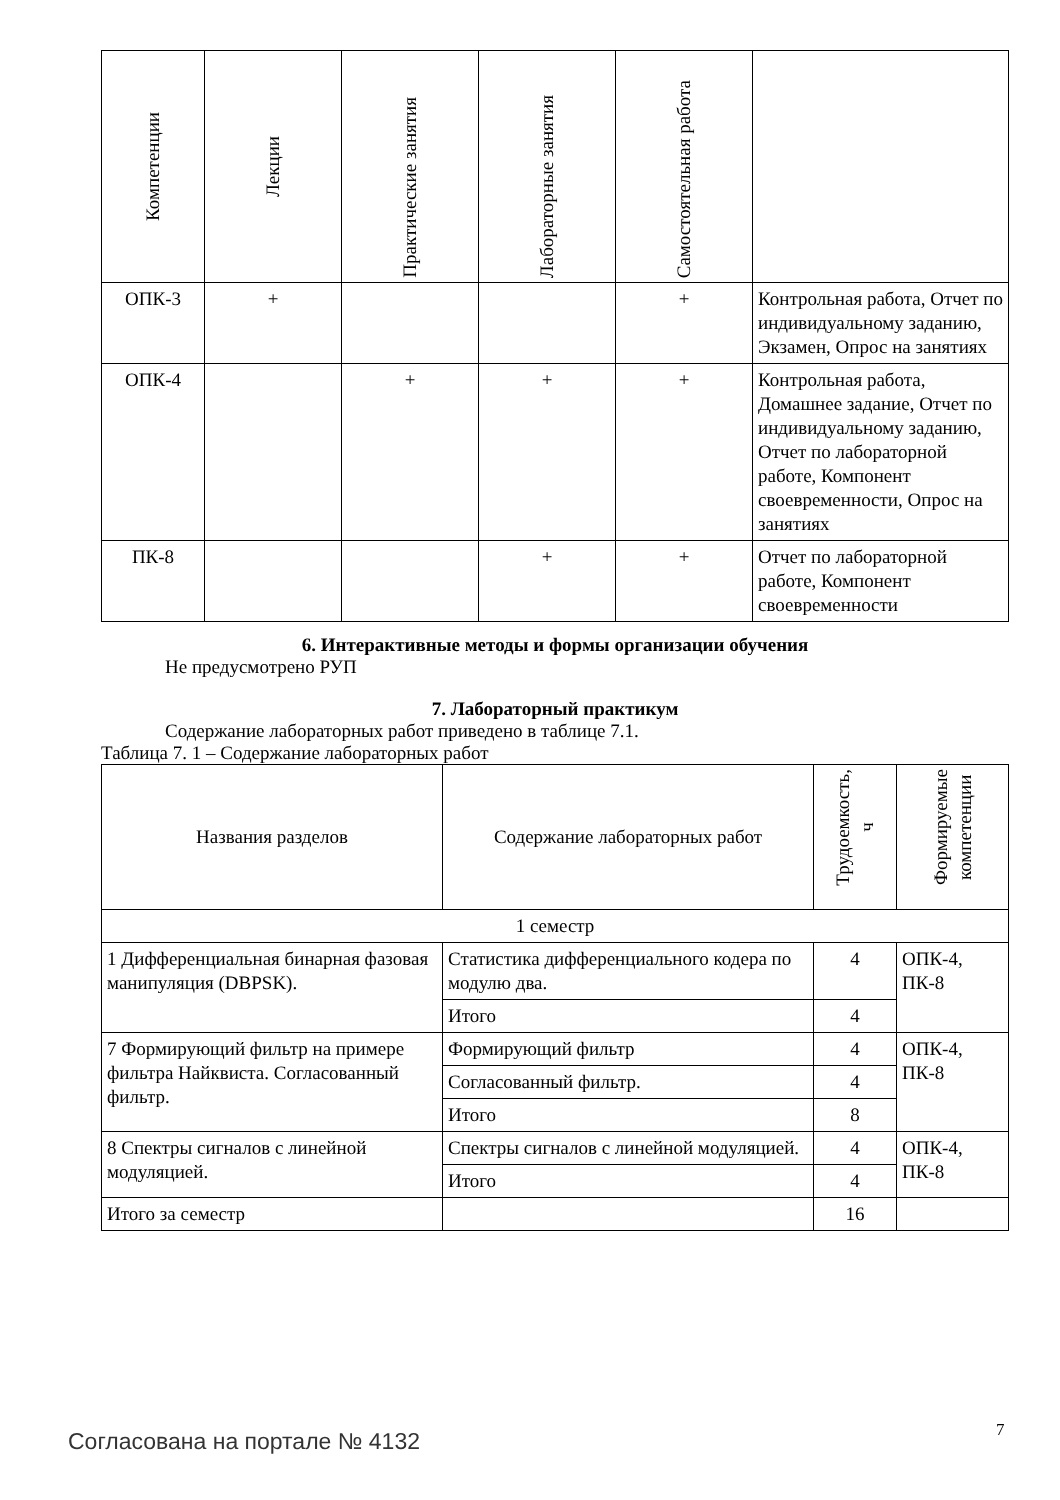| Компетенции | Лекции | Практические занятия | Лабораторные занятия | Самостоятельная работа | |
| --- | --- | --- | --- | --- | --- |
| ОПК-3 | + | | | + | Контрольная работа, Отчет по индивидуальному заданию, Экзамен, Опрос на занятиях |
| ОПК-4 | | + | + | + | Контрольная работа, Домашнее задание, Отчет по индивидуальному заданию, Отчет по лабораторной работе, Компонент своевременности, Опрос на занятиях |
| ПК-8 | | | + | + | Отчет по лабораторной работе, Компонент своевременности |
6. Интерактивные методы и формы организации обучения
Не предусмотрено РУП
7. Лабораторный практикум
Содержание лабораторных работ приведено в таблице 7.1.
Таблица 7. 1 – Содержание лабораторных работ
| Названия разделов | Содержание лабораторных работ | Трудоемкость, ч | Формируемые компетенции |
| --- | --- | --- | --- |
| 1 семестр | | | |
| 1 Дифференциальная бинарная фазовая манипуляция (DBPSK). | Статистика дифференциального кодера по модулю два. | 4 | ОПК-4, ПК-8 |
| | Итого | 4 | |
| 7 Формирующий фильтр на примере фильтра Найквиста. Согласованный фильтр. | Формирующий фильтр | 4 | ОПК-4, ПК-8 |
| | Согласованный фильтр. | 4 | |
| | Итого | 8 | |
| 8 Спектры сигналов с линейной модуляцией. | Спектры сигналов с линейной модуляцией. | 4 | ОПК-4, ПК-8 |
| | Итого | 4 | |
| Итого за семестр | | 16 | |
Согласована на портале № 4132 7